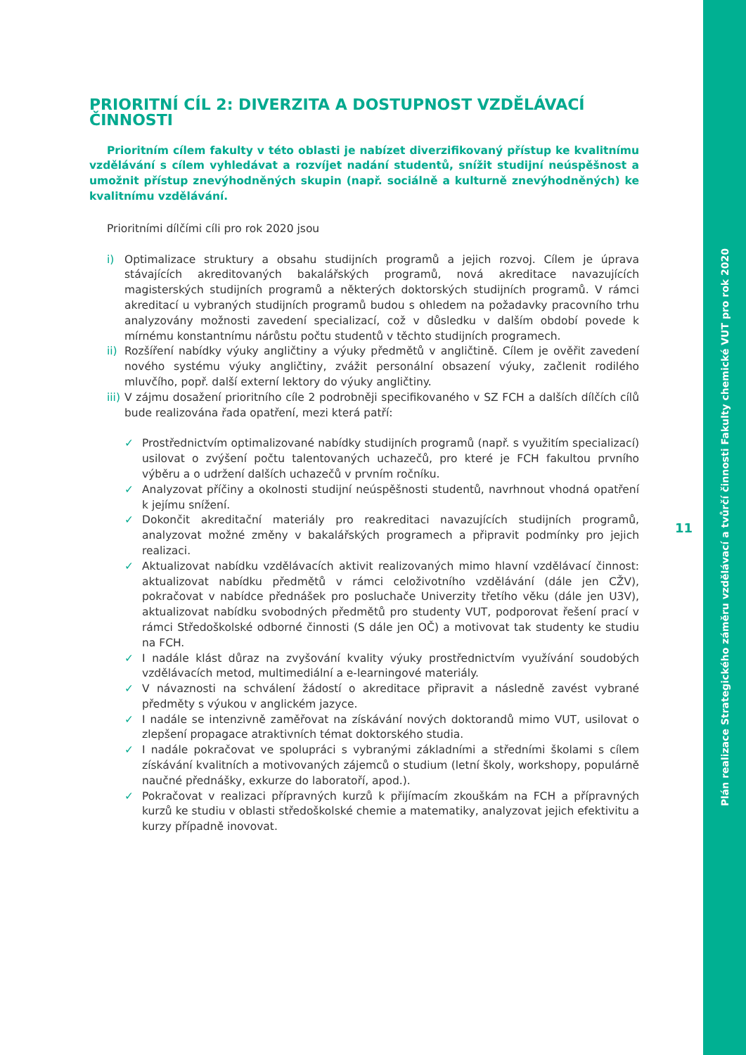PRIORITNÍ CÍL 2: DIVERZITA A DOSTUPNOST VZDĚLÁVACÍ ČINNOSTI
Prioritním cílem fakulty v této oblasti je nabízet diverzifikovaný přístup ke kvalitnímu vzdělávání s cílem vyhledávat a rozvíjet nadání studentů, snížit studijní neúspěšnost a umožnit přístup znevýhodněných skupin (např. sociálně a kulturně znevýhodněných) ke kvalitnímu vzdělávání.
Prioritními dílčími cíli pro rok 2020 jsou
i) Optimalizace struktury a obsahu studijních programů a jejich rozvoj. Cílem je úprava stávajících akreditovaných bakalářských programů, nová akreditace navazujících magisterských studijních programů a některých doktorských studijních programů. V rámci akreditací u vybraných studijních programů budou s ohledem na požadavky pracovního trhu analyzovány možnosti zavedení specializací, což v důsledku v dalším období povede k mírnému konstantnímu nárůstu počtu studentů v těchto studijních programech.
ii)
Rozšíření nabídky výuky angličtiny a výuky předmětů v angličtině. Cílem je ověřit zavedení nového systému výuky angličtiny, zvážit personální obsazení výuky, začlenit rodilého mluvčího, popř. další externí lektory do výuky angličtiny.
iii)
V zájmu dosažení prioritního cíle 2 podrobněji specifikovaného v SZ FCH a dalších dílčích cílů bude realizována řada opatření, mezi která patří:
✓ Prostřednictvím optimalizované nabídky studijních programů (např. s využitím specializací) usilovat o zvýšení počtu talentovaných uchazečů, pro které je FCH fakultou prvního výběru a o udržení dalších uchazečů v prvním ročníku.
✓ Analyzovat příčiny a okolnosti studijní neúspěšnosti studentů, navrhnout vhodná opatření k jejímu snížení.
✓ Dokončit akreditační materiály pro reakreditaci navazujících studijních programů, analyzovat možné změny v bakalářských programech a připravit podmínky pro jejich realizaci.
✓ Aktualizovat nabídku vzdělávacích aktivit realizovaných mimo hlavní vzdělávací činnost: aktualizovat nabídku předmětů v rámci celoživotního vzdělávání (dále jen CŽV), pokračovat v nabídce přednášek pro posluchače Univerzity třetího věku (dále jen U3V), aktualizovat nabídku svobodných předmětů pro studenty VUT, podporovat řešení prací v rámci Středoškolské odborné činnosti (S dále jen OČ) a motivovat tak studenty ke studiu na FCH.
✓ I nadále klást důraz na zvyšování kvality výuky prostřednictvím využívání soudobých vzdělávacích metod, multimediální a e-learningové materiály.
✓ V návaznosti na schválení žádostí o akreditace připravit a následně zavést vybrané předměty s výukou v anglickém jazyce.
✓ I nadále se intenzivně zaměřovat na získávání nových doktorandů mimo VUT, usilovat o zlepšení propagace atraktivních témat doktorského studia.
✓ I nadále pokračovat ve spolupráci s vybranými základními a středními školami s cílem získávání kvalitních a motivovaných zájemců o studium (letní školy, workshopy, populárně naučné přednášky, exkurze do laboratoří, apod.).
✓ Pokračovat v realizaci přípravných kurzů k přijímacím zkouškám na FCH a přípravných kurzů ke studiu v oblasti středoškolské chemie a matematiky, analyzovat jejich efektivitu a kurzy případně inovovat.
11
Plán realizace Strategického záměru vzdělávací a tvůrčí činnosti Fakulty chemické VUT pro rok 2020